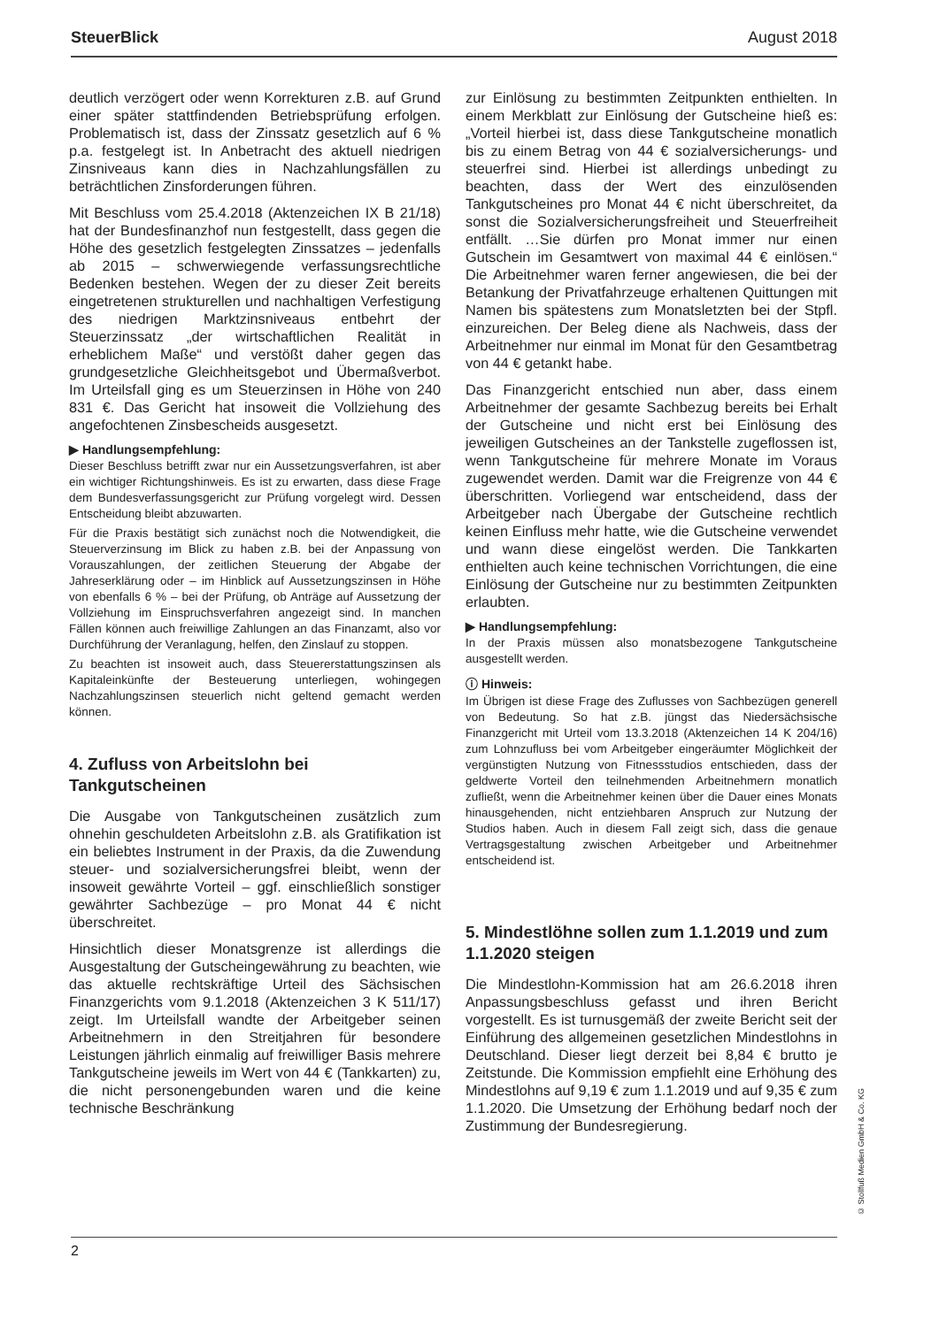SteuerBlick August 2018
deutlich verzögert oder wenn Korrekturen z.B. auf Grund einer später stattfindenden Betriebsprüfung erfolgen. Problematisch ist, dass der Zinssatz gesetzlich auf 6 % p.a. festgelegt ist. In Anbetracht des aktuell niedrigen Zinsniveaus kann dies in Nachzahlungsfällen zu beträchtlichen Zinsforderungen führen.
Mit Beschluss vom 25.4.2018 (Aktenzeichen IX B 21/18) hat der Bundesfinanzhof nun festgestellt, dass gegen die Höhe des gesetzlich festgelegten Zinssatzes – jedenfalls ab 2015 – schwerwiegende verfassungsrechtliche Bedenken bestehen. Wegen der zu dieser Zeit bereits eingetretenen strukturellen und nachhaltigen Verfestigung des niedrigen Marktzinsniveaus entbehrt der Steuerzinssatz „der wirtschaftlichen Realität in erheblichem Maße“ und verstößt daher gegen das grundgesetzliche Gleichheitsgebot und Übermaßverbot. Im Urteilsfall ging es um Steuerzinsen in Höhe von 240 831 €. Das Gericht hat insoweit die Vollziehung des angefochtenen Zinsbescheids ausgesetzt.
▶ Handlungsempfehlung:
Dieser Beschluss betrifft zwar nur ein Aussetzungsverfahren, ist aber ein wichtiger Richtungshinweis. Es ist zu erwarten, dass diese Frage dem Bundesverfassungsgericht zur Prüfung vorgelegt wird. Dessen Entscheidung bleibt abzuwarten.
Für die Praxis bestätigt sich zunächst noch die Notwendigkeit, die Steuerverzinsung im Blick zu haben z.B. bei der Anpassung von Vorauszahlungen, der zeitlichen Steuerung der Abgabe der Jahreserklärung oder – im Hinblick auf Aussetzungszinsen in Höhe von ebenfalls 6 % – bei der Prüfung, ob Anträge auf Aussetzung der Vollziehung im Einspruchsverfahren angezeigt sind. In manchen Fällen können auch freiwillige Zahlungen an das Finanzamt, also vor Durchführung der Veranlagung, helfen, den Zinslauf zu stoppen.
Zu beachten ist insoweit auch, dass Steuererstattungszinsen als Kapitaleinkünfte der Besteuerung unterliegen, wohingegen Nachzahlungszinsen steuerlich nicht geltend gemacht werden können.
4. Zufluss von Arbeitslohn bei Tankgutscheinen
Die Ausgabe von Tankgutscheinen zusätzlich zum ohnehin geschuldeten Arbeitslohn z.B. als Gratifikation ist ein beliebtes Instrument in der Praxis, da die Zuwendung steuer- und sozialversicherungsfrei bleibt, wenn der insoweit gewährte Vorteil – ggf. einschließlich sonstiger gewährter Sachbezüge – pro Monat 44 € nicht überschreitet.
Hinsichtlich dieser Monatsgrenze ist allerdings die Ausgestaltung der Gutscheingewährung zu beachten, wie das aktuelle rechtskräftige Urteil des Sächsischen Finanzgerichts vom 9.1.2018 (Aktenzeichen 3 K 511/17) zeigt. Im Urteilsfall wandte der Arbeitgeber seinen Arbeitnehmern in den Streitjahren für besondere Leistungen jährlich einmalig auf freiwilliger Basis mehrere Tankgutscheine jeweils im Wert von 44 € (Tankkarten) zu, die nicht personengebunden waren und die keine technische Beschränkung
zur Einlösung zu bestimmten Zeitpunkten enthielten. In einem Merkblatt zur Einlösung der Gutscheine hieß es: „Vorteil hierbei ist, dass diese Tankgutscheine monatlich bis zu einem Betrag von 44 € sozialversicherungs- und steuerfrei sind. Hierbei ist allerdings unbedingt zu beachten, dass der Wert des einzulösenden Tankgutscheines pro Monat 44 € nicht überschreitet, da sonst die Sozialversicherungsfreiheit und Steuerfreiheit entfällt. …Sie dürfen pro Monat immer nur einen Gutschein im Gesamtwert von maximal 44 € einlösen.“ Die Arbeitnehmer waren ferner angewiesen, die bei der Betankung der Privatfahrzeuge erhaltenen Quittungen mit Namen bis spätestens zum Monatsletzten bei der Stpfl. einzureichen. Der Beleg diene als Nachweis, dass der Arbeitnehmer nur einmal im Monat für den Gesamtbetrag von 44 € getankt habe.
Das Finanzgericht entschied nun aber, dass einem Arbeitnehmer der gesamte Sachbezug bereits bei Erhalt der Gutscheine und nicht erst bei Einlösung des jeweiligen Gutscheines an der Tankstelle zugeflossen ist, wenn Tankgutscheine für mehrere Monate im Voraus zugewendet werden. Damit war die Freigrenze von 44 € überschritten. Vorliegend war entscheidend, dass der Arbeitgeber nach Übergabe der Gutscheine rechtlich keinen Einfluss mehr hatte, wie die Gutscheine verwendet und wann diese eingelöst werden. Die Tankkarten enthielten auch keine technischen Vorrichtungen, die eine Einlösung der Gutscheine nur zu bestimmten Zeitpunkten erlaubten.
▶ Handlungsempfehlung:
In der Praxis müssen also monatsbezogene Tankgutscheine ausgestellt werden.
ⓘ Hinweis:
Im Übrigen ist diese Frage des Zuflusses von Sachbezügen generell von Bedeutung. So hat z.B. jüngst das Niedersächsische Finanzgericht mit Urteil vom 13.3.2018 (Aktenzeichen 14 K 204/16) zum Lohnzufluss bei vom Arbeitgeber eingeräumter Möglichkeit der vergünstigten Nutzung von Fitnessstudios entschieden, dass der geldwerte Vorteil den teilnehmenden Arbeitnehmern monatlich zufließt, wenn die Arbeitnehmer keinen über die Dauer eines Monats hinausgehenden, nicht entziehbaren Anspruch zur Nutzung der Studios haben. Auch in diesem Fall zeigt sich, dass die genaue Vertragsgestaltung zwischen Arbeitgeber und Arbeitnehmer entscheidend ist.
5. Mindestlöhne sollen zum 1.1.2019 und zum 1.1.2020 steigen
Die Mindestlohn-Kommission hat am 26.6.2018 ihren Anpassungsbeschluss gefasst und ihren Bericht vorgestellt. Es ist turnusgemäß der zweite Bericht seit der Einführung des allgemeinen gesetzlichen Mindestlohns in Deutschland. Dieser liegt derzeit bei 8,84 € brutto je Zeitstunde. Die Kommission empfiehlt eine Erhöhung des Mindestlohns auf 9,19 € zum 1.1.2019 und auf 9,35 € zum 1.1.2020. Die Umsetzung der Erhöhung bedarf noch der Zustimmung der Bundesregierung.
2
© Stollfuß Medien GmbH & Co. KG